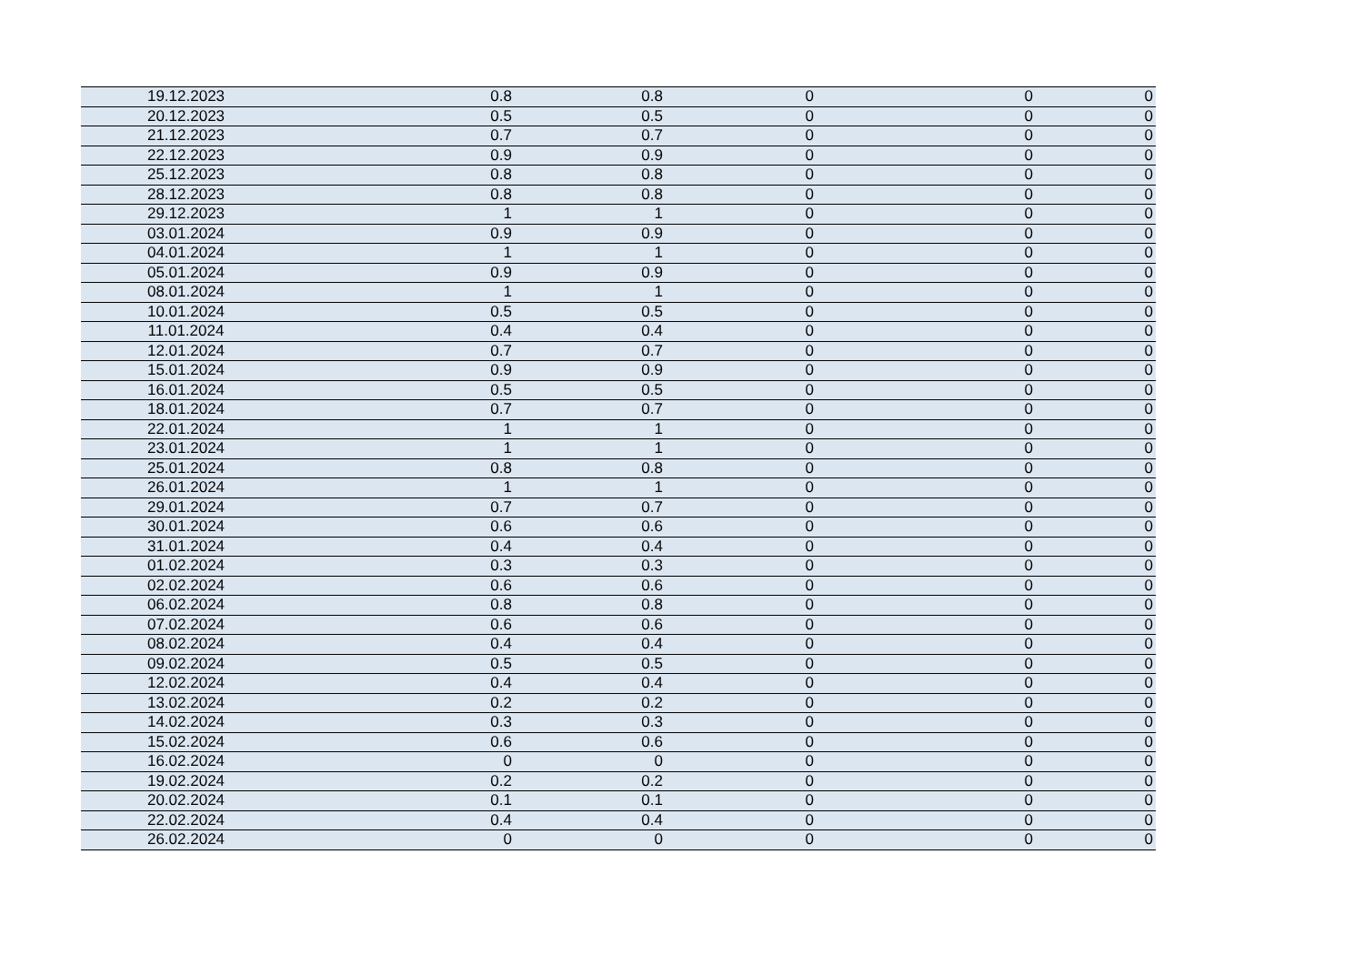| 19.12.2023 | 0.8 | 0.8 | 0 | 0 | 0 |
| 20.12.2023 | 0.5 | 0.5 | 0 | 0 | 0 |
| 21.12.2023 | 0.7 | 0.7 | 0 | 0 | 0 |
| 22.12.2023 | 0.9 | 0.9 | 0 | 0 | 0 |
| 25.12.2023 | 0.8 | 0.8 | 0 | 0 | 0 |
| 28.12.2023 | 0.8 | 0.8 | 0 | 0 | 0 |
| 29.12.2023 | 1 | 1 | 0 | 0 | 0 |
| 03.01.2024 | 0.9 | 0.9 | 0 | 0 | 0 |
| 04.01.2024 | 1 | 1 | 0 | 0 | 0 |
| 05.01.2024 | 0.9 | 0.9 | 0 | 0 | 0 |
| 08.01.2024 | 1 | 1 | 0 | 0 | 0 |
| 10.01.2024 | 0.5 | 0.5 | 0 | 0 | 0 |
| 11.01.2024 | 0.4 | 0.4 | 0 | 0 | 0 |
| 12.01.2024 | 0.7 | 0.7 | 0 | 0 | 0 |
| 15.01.2024 | 0.9 | 0.9 | 0 | 0 | 0 |
| 16.01.2024 | 0.5 | 0.5 | 0 | 0 | 0 |
| 18.01.2024 | 0.7 | 0.7 | 0 | 0 | 0 |
| 22.01.2024 | 1 | 1 | 0 | 0 | 0 |
| 23.01.2024 | 1 | 1 | 0 | 0 | 0 |
| 25.01.2024 | 0.8 | 0.8 | 0 | 0 | 0 |
| 26.01.2024 | 1 | 1 | 0 | 0 | 0 |
| 29.01.2024 | 0.7 | 0.7 | 0 | 0 | 0 |
| 30.01.2024 | 0.6 | 0.6 | 0 | 0 | 0 |
| 31.01.2024 | 0.4 | 0.4 | 0 | 0 | 0 |
| 01.02.2024 | 0.3 | 0.3 | 0 | 0 | 0 |
| 02.02.2024 | 0.6 | 0.6 | 0 | 0 | 0 |
| 06.02.2024 | 0.8 | 0.8 | 0 | 0 | 0 |
| 07.02.2024 | 0.6 | 0.6 | 0 | 0 | 0 |
| 08.02.2024 | 0.4 | 0.4 | 0 | 0 | 0 |
| 09.02.2024 | 0.5 | 0.5 | 0 | 0 | 0 |
| 12.02.2024 | 0.4 | 0.4 | 0 | 0 | 0 |
| 13.02.2024 | 0.2 | 0.2 | 0 | 0 | 0 |
| 14.02.2024 | 0.3 | 0.3 | 0 | 0 | 0 |
| 15.02.2024 | 0.6 | 0.6 | 0 | 0 | 0 |
| 16.02.2024 | 0 | 0 | 0 | 0 | 0 |
| 19.02.2024 | 0.2 | 0.2 | 0 | 0 | 0 |
| 20.02.2024 | 0.1 | 0.1 | 0 | 0 | 0 |
| 22.02.2024 | 0.4 | 0.4 | 0 | 0 | 0 |
| 26.02.2024 | 0 | 0 | 0 | 0 | 0 |